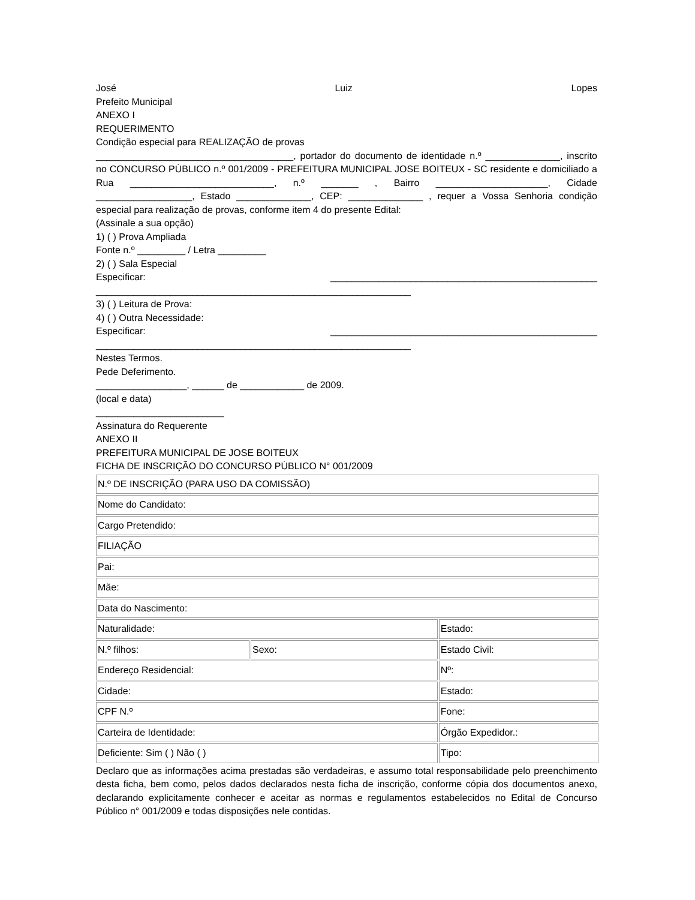José Luiz Lopes
Prefeito Municipal
ANEXO I
REQUERIMENTO
Condição especial para REALIZAÇÃO de provas
_____________________________________, portador do documento de identidade n.º ______________, inscrito no CONCURSO PÚBLICO n.º 001/2009 - PREFEITURA MUNICIPAL JOSE BOITEUX - SC residente e domiciliado a Rua ___________________________, n.º _______ , Bairro _____________________, Cidade __________________, Estado ______________, CEP: ______________ , requer a Vossa Senhoria condição especial para realização de provas, conforme item 4 do presente Edital:
(Assinale a sua opção)
1) ( ) Prova Ampliada
Fonte n.º _________ / Letra _________
2) ( ) Sala Especial
Especificar: __________________________________________________
___________________________________________________________
3) ( ) Leitura de Prova:
4) ( ) Outra Necessidade:
Especificar: __________________________________________________
___________________________________________________________
Nestes Termos.
Pede Deferimento.
_________________, ______ de ____________ de 2009.
(local e data)
________________________
Assinatura do Requerente
ANEXO II
PREFEITURA MUNICIPAL DE JOSE BOITEUX
FICHA DE INSCRIÇÃO DO CONCURSO PÚBLICO N° 001/2009
| N.º DE INSCRIÇÃO (PARA USO DA COMISSÃO) | | |
| Nome do Candidato: | | |
| Cargo Pretendido: | | |
| FILIAÇÃO | | |
| Pai: | | |
| Mãe: | | |
| Data do Nascimento: | | |
| Naturalidade: | | Estado: |
| N.º filhos: | Sexo: | Estado Civil: |
| Endereço Residencial: | | Nº: |
| Cidade: | | Estado: |
| CPF N.º | | Fone: |
| Carteira de Identidade: | | Órgão Expedidor.: |
| Deficiente: Sim ( ) Não ( ) | | Tipo: |
Declaro que as informações acima prestadas são verdadeiras, e assumo total responsabilidade pelo preenchimento desta ficha, bem como, pelos dados declarados nesta ficha de inscrição, conforme cópia dos documentos anexo, declarando explicitamente conhecer e aceitar as normas e regulamentos estabelecidos no Edital de Concurso Público n° 001/2009 e todas disposições nele contidas.